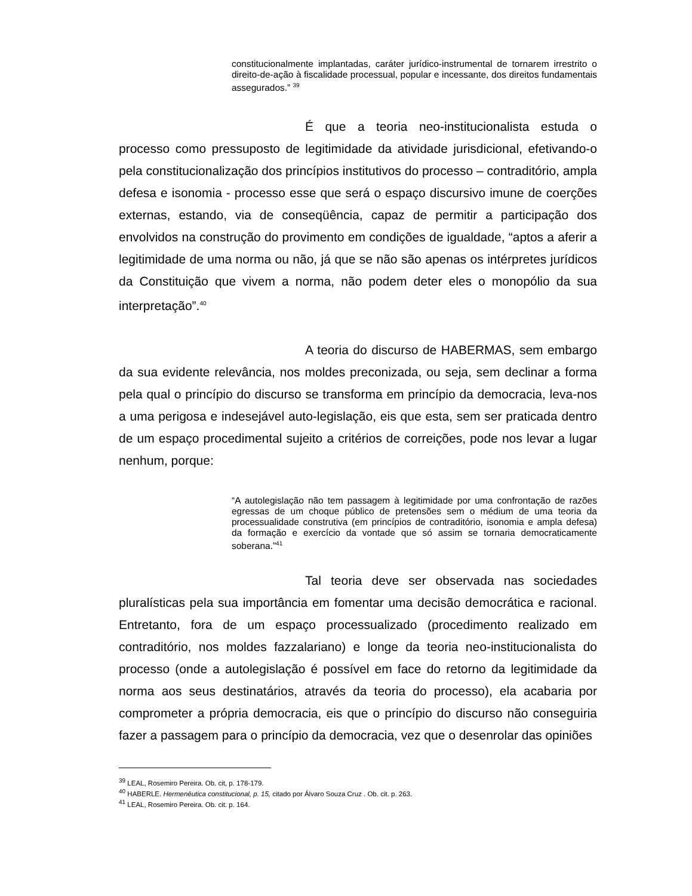constitucionalmente implantadas, caráter jurídico-instrumental de tornarem irrestrito o direito-de-ação à fiscalidade processual, popular e incessante, dos direitos fundamentais assegurados.” <sup>39</sup>
É que a teoria neo-institucionalista estuda o processo como pressuposto de legitimidade da atividade jurisdicional, efetivando-o pela constitucionalização dos princípios institutivos do processo – contraditório, ampla defesa e isonomia - processo esse que será o espaço discursivo imune de coerções externas, estando, via de conseqüência, capaz de permitir a participação dos envolvidos na construção do provimento em condições de igualdade, “aptos a aferir a legitimidade de uma norma ou não, já que se não são apenas os intérpretes jurídicos da Constituição que vivem a norma, não podem deter eles o monopólio da sua interpretação”.<sup>40</sup>
A teoria do discurso de HABERMAS, sem embargo da sua evidente relevância, nos moldes preconizada, ou seja, sem declinar a forma pela qual o princípio do discurso se transforma em princípio da democracia, leva-nos a uma perigosa e indesejável auto-legislação, eis que esta, sem ser praticada dentro de um espaço procedimental sujeito a critérios de correições, pode nos levar a lugar nenhum, porque:
“A autolegislação não tem passagem à legitimidade por uma confrontação de razões egressas de um choque público de pretensões sem o médium de uma teoria da processualidade construtiva (em princípios de contraditório, isonomia e ampla defesa) da formação e exercício da vontade que só assim se tornaria democraticamente soberana.”<sup>41</sup>
Tal teoria deve ser observada nas sociedades pluralísticas pela sua importância em fomentar uma decisão democrática e racional. Entretanto, fora de um espaço processualizado (procedimento realizado em contraditório, nos moldes fazzalariano) e longe da teoria neo-institucionalista do processo (onde a autolegislação é possível em face do retorno da legitimidade da norma aos seus destinatários, através da teoria do processo), ela acabaria por comprometer a própria democracia, eis que o princípio do discurso não conseguiria fazer a passagem para o princípio da democracia, vez que o desenrolar das opiniões
<sup>39</sup> LEAL, Rosemiro Pereira. Ob. cit, p. 178-179.
<sup>40</sup> HABERLE. Hermenêutica constitucional, p. 15, citado por Álvaro Souza Cruz . Ob. cit. p. 263.
<sup>41</sup> LEAL, Rosemiro Pereira. Ob. cit. p. 164.